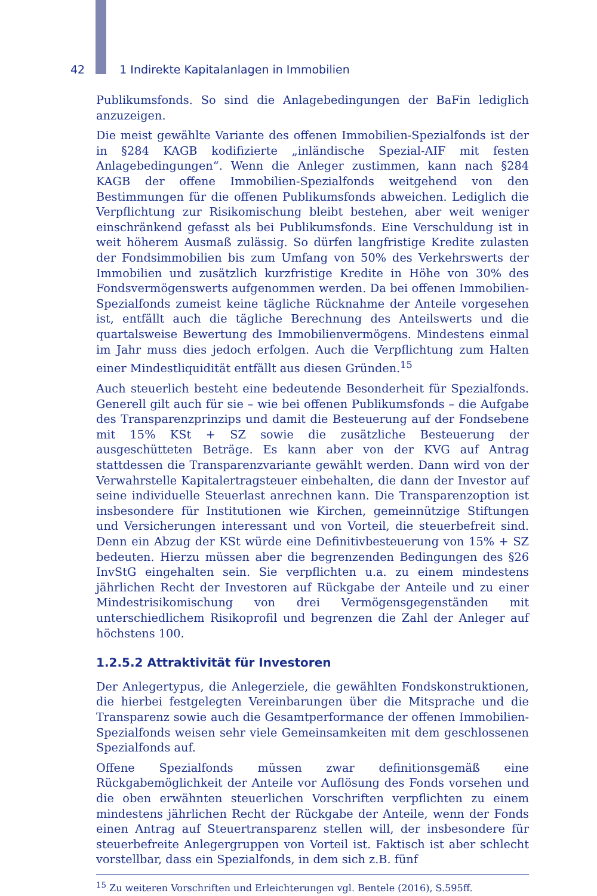42 1 Indirekte Kapitalanlagen in Immobilien
Publikumsfonds. So sind die Anlagebedingungen der BaFin lediglich anzu­zeigen.
Die meist gewählte Variante des offenen Immobilien-Spezialfonds ist der in §284 KAGB kodifizierte „inländische Spezial-AIF mit festen Anlagebedingungen“. Wenn die Anleger zustimmen, kann nach §284 KAGB der offene Immobilien-Spezialfonds weitgehend von den Bestimmungen für die offenen Publikumsfonds abweichen. Lediglich die Verpflichtung zur Risikomischung bleibt bestehen, aber weit weniger einschränkend gefasst als bei Publikumsfonds. Eine Verschuldung ist in weit höherem Ausmaß zulässig. So dürfen langfristige Kredite zulasten der Fondsimmobilien bis zum Umfang von 50% des Verkehrswerts der Immobilien und zusätzlich kurzfristige Kredite in Höhe von 30% des Fondsvermögenswerts aufgenommen werden. Da bei offenen Immobilien-Spezialfonds zumeist keine tägliche Rücknahme der Anteile vorgesehen ist, entfällt auch die tägliche Berechnung des Anteilswerts und die quartalsweise Bewertung des Immobilienvermögens. Mindestens einmal im Jahr muss dies jedoch erfolgen. Auch die Verpflichtung zum Halten einer Mindestliquidität entfällt aus diesen Gründen.<sup>15</sup>
Auch steuerlich besteht eine bedeutende Besonderheit für Spezialfonds. Generell gilt auch für sie – wie bei offenen Publikumsfonds – die Aufgabe des Transparenzprinzips und damit die Besteuerung auf der Fondsebene mit 15% KSt + SZ sowie die zusätzliche Besteuerung der ausgeschütteten Beträge. Es kann aber von der KVG auf Antrag stattdessen die Transparenzvariante gewählt werden. Dann wird von der Verwahrstelle Kapitalertragsteuer einbehalten, die dann der Investor auf seine individuelle Steuerlast anrechnen kann. Die Transparenzoption ist insbesondere für Institutionen wie Kirchen, gemeinnützige Stiftungen und Versicherungen interessant und von Vorteil, die steuerbefreit sind. Denn ein Abzug der KSt würde eine Definitivbesteuerung von 15% + SZ bedeuten. Hierzu müssen aber die begrenzenden Bedingungen des §26 InvStG eingehalten sein. Sie verpflichten u.a. zu einem mindestens jährlichen Recht der Investoren auf Rückgabe der Anteile und zu einer Mindestrisikomischung von drei Vermögensgegenständen mit unterschiedlichem Risikoprofil und begrenzen die Zahl der Anleger auf höchstens 100.
1.2.5.2 Attraktivität für Investoren
Der Anlegertypus, die Anlegerziele, die gewählten Fondskonstruktionen, die hierbei festgelegten Vereinbarungen über die Mitsprache und die Transparenz sowie auch die Gesamtperformance der offenen Immobilien-Spezialfonds weisen sehr viele Gemeinsamkeiten mit dem geschlossenen Spezialfonds auf.
Offene Spezialfonds müssen zwar definitionsgemäß eine Rückgabemöglichkeit der Anteile vor Auflösung des Fonds vorsehen und die oben erwähnten steuerlichen Vorschriften verpflichten zu einem mindestens jährlichen Recht der Rückgabe der Anteile, wenn der Fonds einen Antrag auf Steuertransparenz stellen will, der insbesondere für steuerbefreite Anlegergruppen von Vorteil ist. Faktisch ist aber schlecht vorstellbar, dass ein Spezialfonds, in dem sich z.B. fünf
<sup>15</sup> Zu weiteren Vorschriften und Erleichterungen vgl. Bentele (2016), S.595ff.